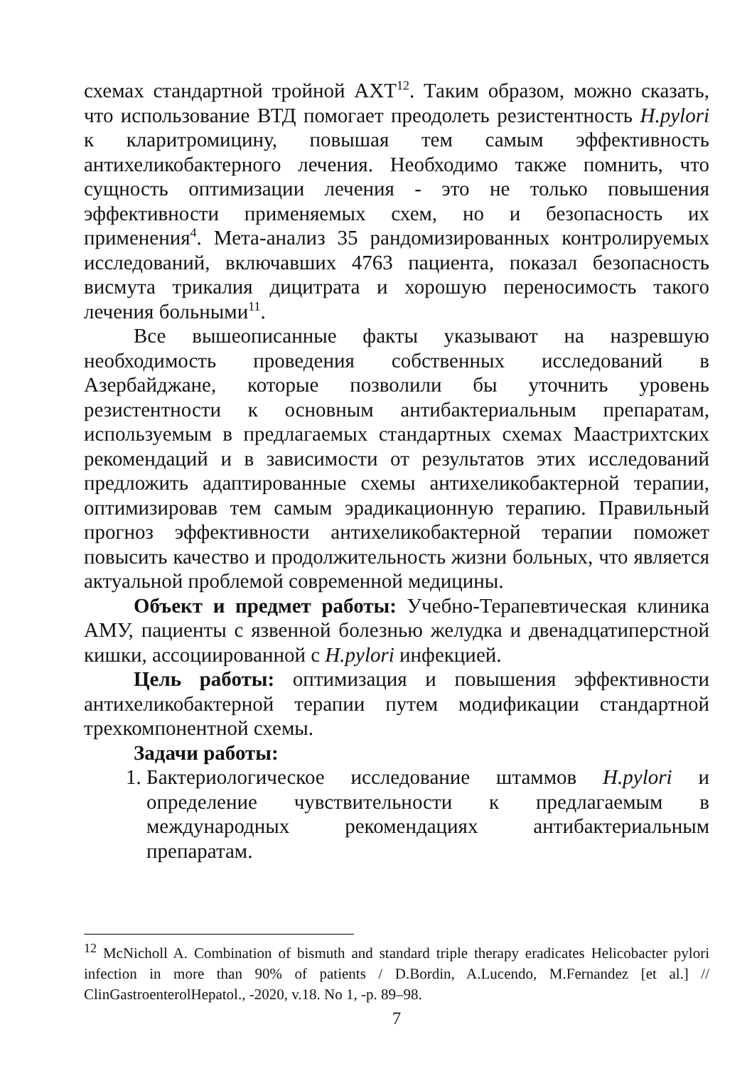схемах стандартной тройной АХТ<sup>12</sup>. Таким образом, можно сказать, что использование ВТД помогает преодолеть резистентность H.pylori к кларитромицину, повышая тем самым эффективность антихеликобактерного лечения. Необходимо также помнить, что сущность оптимизации лечения - это не только повышения эффективности применяемых схем, но и безопасность их применения<sup>4</sup>. Мета-анализ 35 рандомизированных контролируемых исследований, включавших 4763 пациента, показал безопасность висмута трикалия дицитрата и хорошую переносимость такого лечения больными<sup>11</sup>.
Все вышеописанные факты указывают на назревшую необходимость проведения собственных исследований в Азербайджане, которые позволили бы уточнить уровень резистентности к основным антибактериальным препаратам, используемым в предлагаемых стандартных схемах Маастрихтских рекомендаций и в зависимости от результатов этих исследований предложить адаптированные схемы антихеликобактерной терапии, оптимизировав тем самым эрадикационную терапию. Правильный прогноз эффективности антихеликобактерной терапии поможет повысить качество и продолжительность жизни больных, что является актуальной проблемой современной медицины.
Объект и предмет работы: Учебно-Терапевтическая клиника АМУ, пациенты с язвенной болезнью желудка и двенадцатиперстной кишки, ассоциированной с H.pylori инфекцией.
Цель работы: оптимизация и повышения эффективности антихеликобактерной терапии путем модификации стандартной трехкомпонентной схемы.
Задачи работы:
1. Бактериологическое исследование штаммов H.pylori и определение чувствительности к предлагаемым в международных рекомендациях антибактериальным препаратам.
<sup>12</sup> McNicholl A. Combination of bismuth and standard triple therapy eradicates Helicobacter pylori infection in more than 90% of patients / D.Bordin, A.Lucendo, M.Fernandez [et al.] // ClinGastroenterolHepatol., -2020, v.18. No 1, -p. 89–98.
7